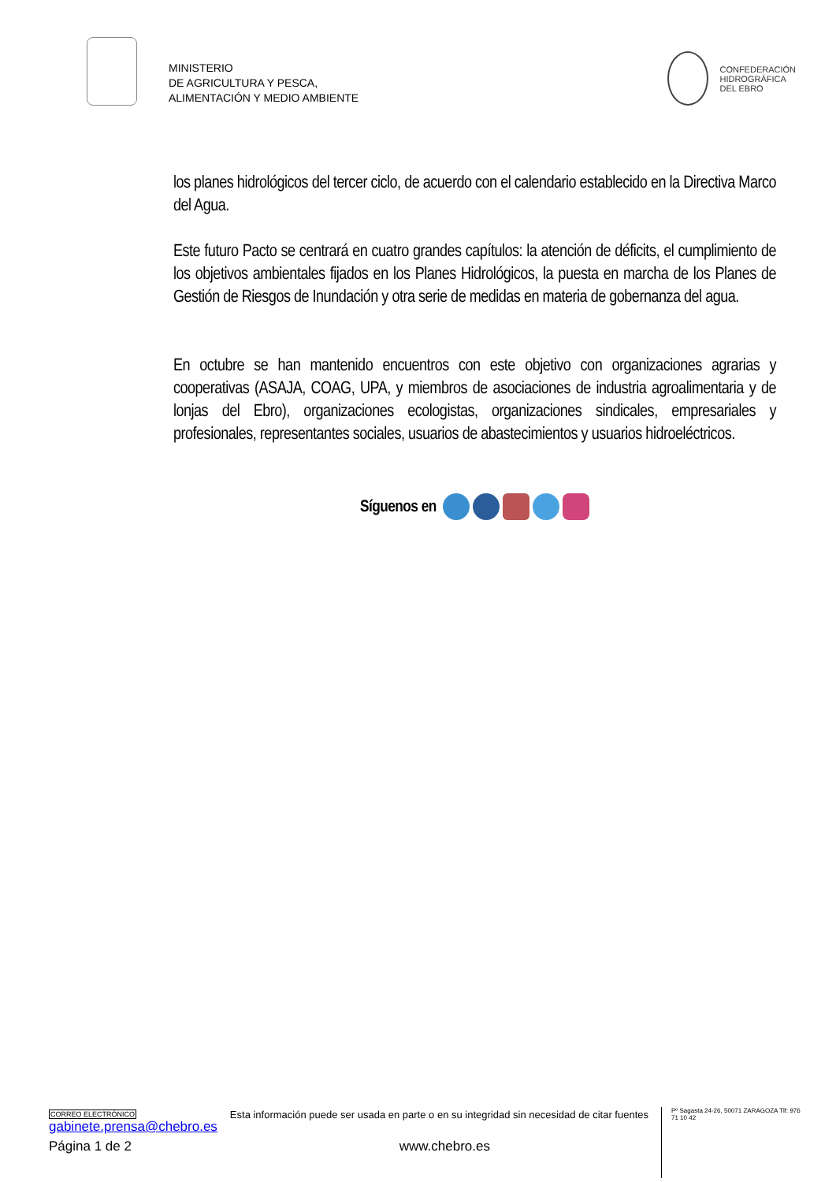MINISTERIO
DE AGRICULTURA Y PESCA,
ALIMENTACIÓN Y MEDIO AMBIENTE
CONFEDERACIÓN
HIDROGRÁFICA
DEL EBRO
los planes hidrológicos del tercer ciclo, de acuerdo con el calendario establecido en la Directiva Marco del Agua.
Este futuro Pacto se centrará en cuatro grandes capítulos: la atención de déficits, el cumplimiento de los objetivos ambientales fijados en los Planes Hidrológicos, la puesta en marcha de los Planes de Gestión de Riesgos de Inundación y otra serie de medidas en materia de gobernanza del agua.
En octubre se han mantenido encuentros con este objetivo con organizaciones agrarias y cooperativas (ASAJA, COAG, UPA, y miembros de asociaciones de industria agroalimentaria y de lonjas del Ebro), organizaciones ecologistas, organizaciones sindicales, empresariales y profesionales, representantes sociales, usuarios de abastecimientos y usuarios hidroeléctricos.
Síguenos en
CORREO ELECTRÓNICO
gabinete.prensa@chebro.es
Esta información puede ser usada en parte o en su integridad sin necesidad de citar fuentes
Pº Sagasta 24-26, 50071 ZARAGOZA Tlf: 976 71 10 42
Página 1 de 2 www.chebro.es